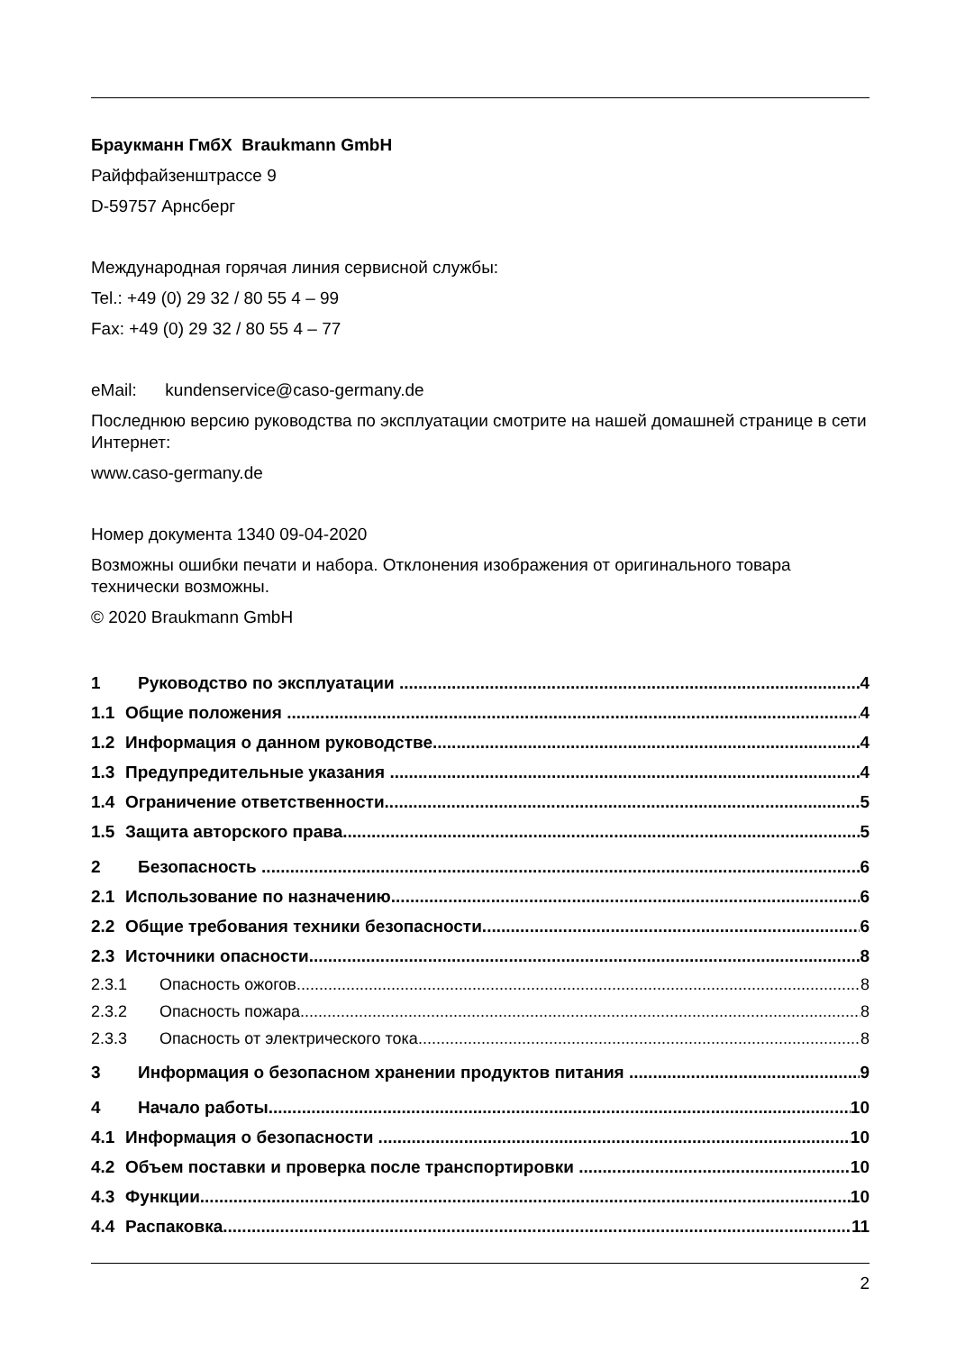Браукманн ГмбХ Braukmann GmbH
Райффайзенштрассе 9
D-59757 Арнсберг
Международная горячая линия сервисной службы:
Tel.: +49 (0) 29 32 / 80 55 4 – 99
Fax: +49 (0) 29 32 / 80 55 4 – 77
eMail: kundenservice@caso-germany.de
Последнюю версию руководства по эксплуатации смотрите на нашей домашней странице в сети Интернет:
www.caso-germany.de
Номер документа 1340 09-04-2020
Возможны ошибки печати и набора. Отклонения изображения от оригинального товара технически возможны.
© 2020 Braukmann GmbH
1 Руководство по эксплуатации 4
1.1 Общие положения 4
1.2 Информация о данном руководстве 4
1.3 Предупредительные указания 4
1.4 Ограничение ответственности 5
1.5 Защита авторского права 5
2 Безопасность 6
2.1 Использование по назначению 6
2.2 Общие требования техники безопасности 6
2.3 Источники опасности 8
2.3.1 Опасность ожогов 8
2.3.2 Опасность пожара 8
2.3.3 Опасность от электрического тока 8
3 Информация о безопасном хранении продуктов питания 9
4 Начало работы 10
4.1 Информация о безопасности 10
4.2 Объем поставки и проверка после транспортировки 10
4.3 Функции 10
4.4 Распаковка 11
2